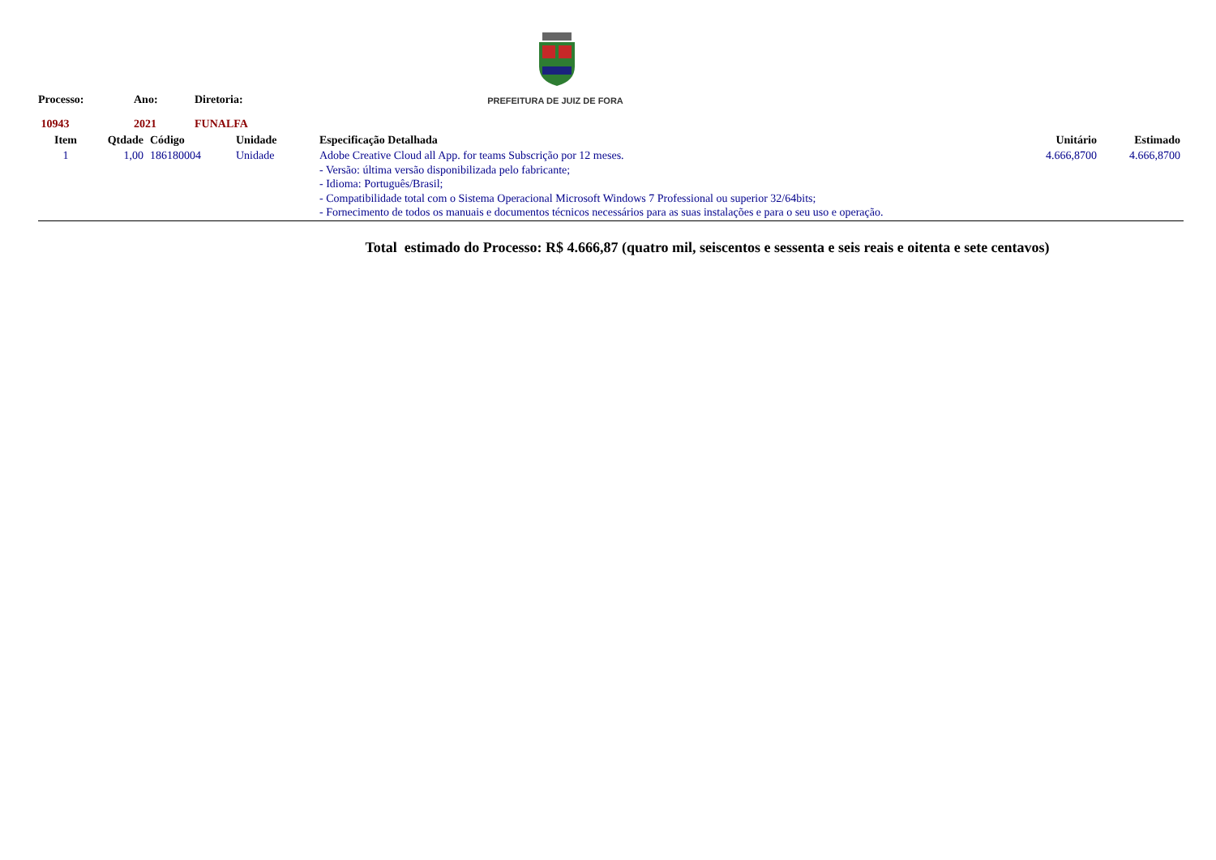PREFEITURA DE JUIZ DE FORA
Processo: Ano: Diretoria:
10943 2021 FUNALFA
| Item | Qtdade | Código | Unidade | Especificação Detalhada | Unitário | Estimado |
| --- | --- | --- | --- | --- | --- | --- |
| 1 | 1,00 | 186180004 | Unidade | Adobe Creative Cloud all App. for teams Subscrição por 12 meses. - Versão: última versão disponibilizada pelo fabricante; - Idioma: Português/Brasil; - Compatibilidade total com o Sistema Operacional Microsoft Windows 7 Professional ou superior 32/64bits; - Fornecimento de todos os manuais e documentos técnicos necessários para as suas instalações e para o seu uso e operação. | 4.666,8700 | 4.666,8700 |
Total estimado do Processo: R$ 4.666,87 (quatro mil, seiscentos e sessenta e seis reais e oitenta e sete centavos)